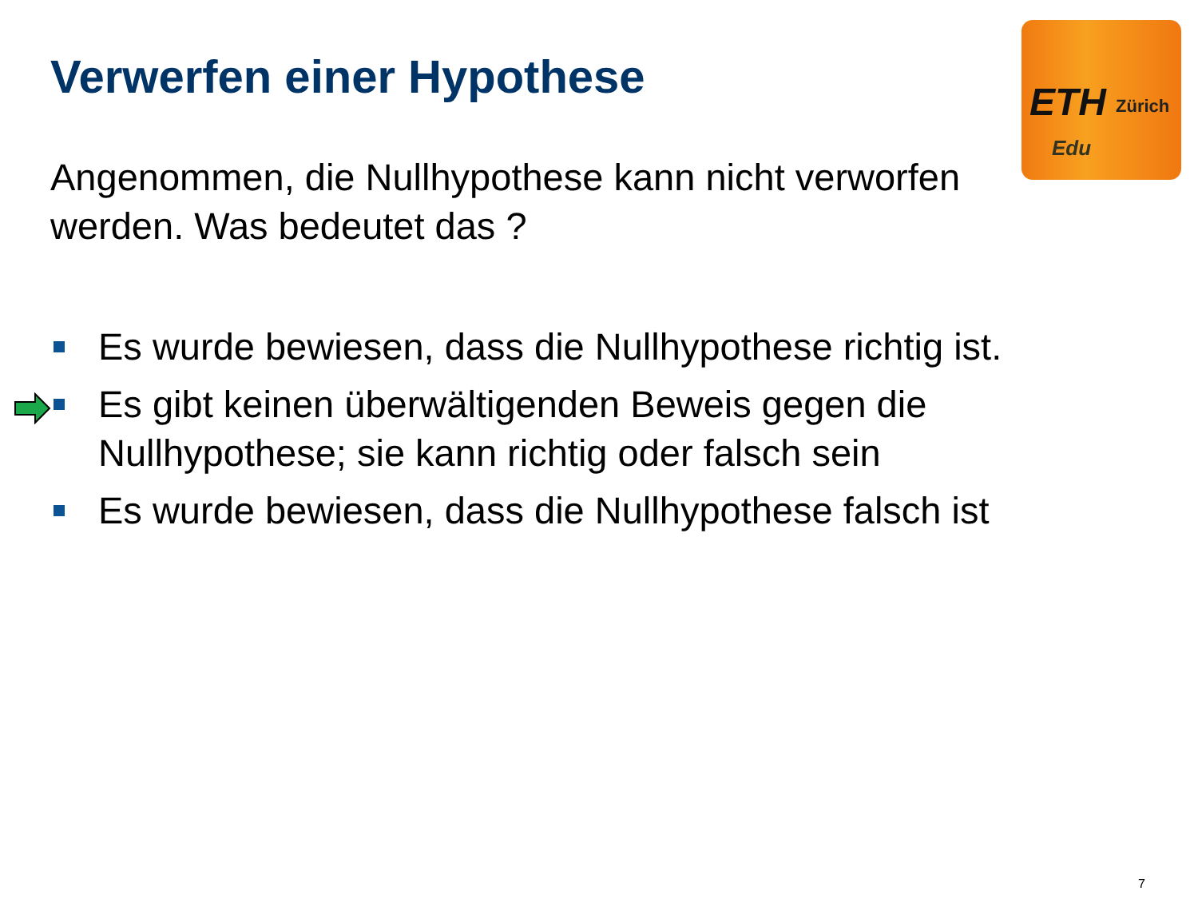ETH Zürich
Edu
Verwerfen einer Hypothese
Angenommen, die Nullhypothese kann nicht verworfen werden. Was bedeutet das ?
Es wurde bewiesen, dass die Nullhypothese richtig ist.
Es gibt keinen überwältigenden Beweis gegen die Nullhypothese; sie kann richtig oder falsch sein
Es wurde bewiesen, dass die Nullhypothese falsch ist
7